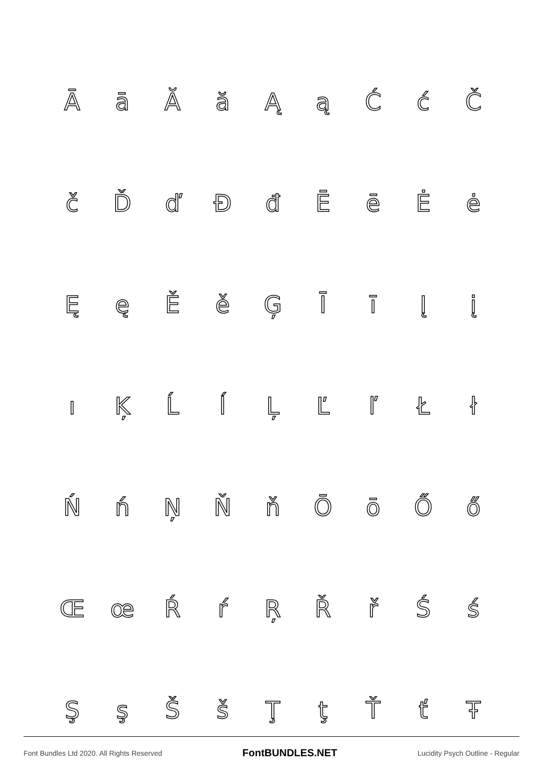| Ā | ā | Ă | ă | Ą | ą | Ć | ć | Č |
| č | Ď | ď | Đ | đ | Ē | ē | Ė | ė |
| Ę | ę | Ě | ě | Ģ | Ī | ī | Į | į |
| ı | Ķ | Ĺ | ĺ | Ļ | Ľ | ľ | Ł | ł |
| Ń | ń | Ņ | Ň | ň | Ō | ō | Ő | ő |
| Œ | œ | Ŕ | ŕ | Ŗ | Ř | ř | Ś | ś |
| Ş | ş | Š | š | Ţ | ţ | Ť | ť | Ŧ |
Font Bundles Ltd 2020. All Rights Reserved FontBUNDLES.NET Lucidity Psych Outline - Regular